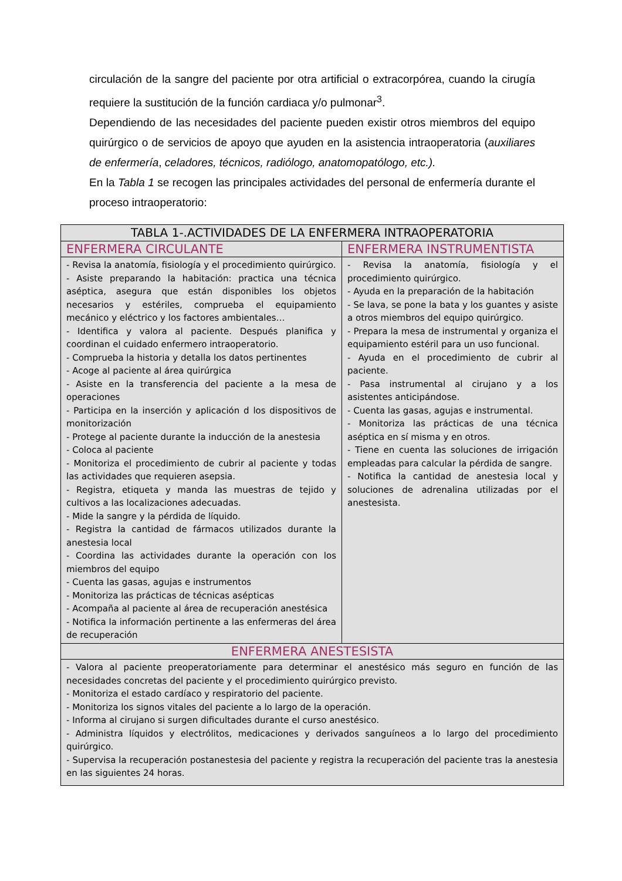circulación de la sangre del paciente por otra artificial o extracorpórea, cuando la cirugía requiere la sustitución de la función cardiaca y/o pulmonar<sup>3</sup>.
Dependiendo de las necesidades del paciente pueden existir otros miembros del equipo quirúrgico o de servicios de apoyo que ayuden en la asistencia intraoperatoria (auxiliares de enfermería, celadores, técnicos, radiólogo, anatomopatólogo, etc.).
En la Tabla 1 se recogen las principales actividades del personal de enfermería durante el proceso intraoperatorio:
| TABLA 1-.ACTIVIDADES DE LA ENFERMERA INTRAOPERATORIA | |
| --- | --- |
| ENFERMERA CIRCULANTE | ENFERMERA INSTRUMENTISTA |
| - Revisa la anatomía, fisiología y el procedimiento quirúrgico. - Asiste preparando la habitación: practica una técnica aséptica, asegura que están disponibles los objetos necesarios y estériles, comprueba el equipamiento mecánico y eléctrico y los factores ambientales… - Identifica y valora al paciente. Después planifica y coordinan el cuidado enfermero intraoperatorio. - Comprueba la historia y detalla los datos pertinentes - Acoge al paciente al área quirúrgica - Asiste en la transferencia del paciente a la mesa de operaciones - Participa en la inserción y aplicación d los dispositivos de monitorización - Protege al paciente durante la inducción de la anestesia - Coloca al paciente - Monitoriza el procedimiento de cubrir al paciente y todas las actividades que requieren asepsia. - Registra, etiqueta y manda las muestras de tejido y cultivos a las localizaciones adecuadas. - Mide la sangre y la pérdida de líquido. - Registra la cantidad de fármacos utilizados durante la anestesia local - Coordina las actividades durante la operación con los miembros del equipo - Cuenta las gasas, agujas e instrumentos - Monitoriza las prácticas de técnicas asépticas - Acompaña al paciente al área de recuperación anestésica - Notifica la información pertinente a las enfermeras del área de recuperación | - Revisa la anatomía, fisiología y el procedimiento quirúrgico. - Ayuda en la preparación de la habitación - Se lava, se pone la bata y los guantes y asiste a otros miembros del equipo quirúrgico. - Prepara la mesa de instrumental y organiza el equipamiento estéril para un uso funcional. - Ayuda en el procedimiento de cubrir al paciente. - Pasa instrumental al cirujano y a los asistentes anticipándose. - Cuenta las gasas, agujas e instrumental. - Monitoriza las prácticas de una técnica aséptica en sí misma y en otros. - Tiene en cuenta las soluciones de irrigación empleadas para calcular la pérdida de sangre. - Notifica la cantidad de anestesia local y soluciones de adrenalina utilizadas por el anestesista. |
| ENFERMERA ANESTESISTA | |
| - Valora al paciente preoperatoriamente para determinar el anestésico más seguro en función de las necesidades concretas del paciente y el procedimiento quirúrgico previsto. - Monitoriza el estado cardíaco y respiratorio del paciente. - Monitoriza los signos vitales del paciente a lo largo de la operación. - Informa al cirujano si surgen dificultades durante el curso anestésico. - Administra líquidos y electrólitos, medicaciones y derivados sanguíneos a lo largo del procedimiento quirúrgico. - Supervisa la recuperación postanestesia del paciente y registra la recuperación del paciente tras la anestesia en las siguientes 24 horas. | |